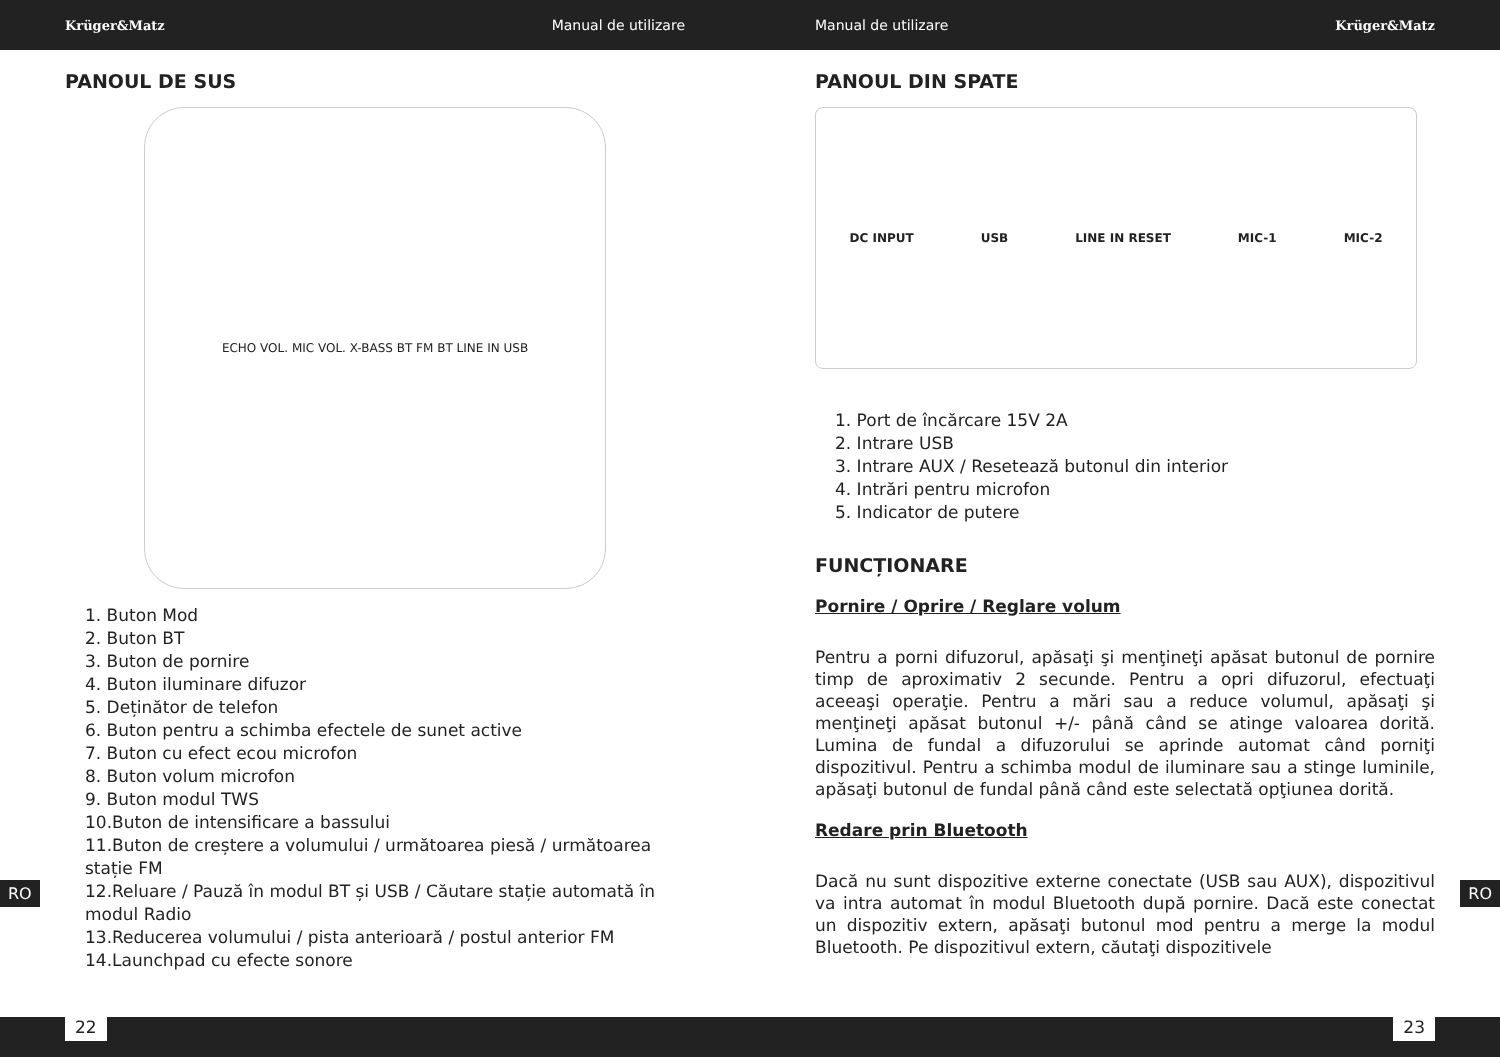Krüger&Matz Manual de utilizare Manual de utilizare Krüger&Matz
PANOUL DE SUS
ECHO VOL. MIC VOL. X-BASS BT FM BT LINE IN USB
1. Buton Mod
2. Buton BT
3. Buton de pornire
4. Buton iluminare difuzor
5. Deținător de telefon
6. Buton pentru a schimba efectele de sunet active
7. Buton cu efect ecou microfon
8. Buton volum microfon
9. Buton modul TWS
10.Buton de intensificare a bassului
11.Buton de creștere a volumului / următoarea piesă / următoarea stație FM
12.Reluare / Pauză în modul BT și USB / Căutare stație automată în modul Radio
13.Reducerea volumului / pista anterioară / postul anterior FM
14.Launchpad cu efecte sonore
PANOUL DIN SPATE
DC INPUT USB LINE IN RESET MIC-1 MIC-2
1. Port de încărcare 15V 2A
2. Intrare USB
3. Intrare AUX / Resetează butonul din interior
4. Intrări pentru microfon
5. Indicator de putere
FUNCȚIONARE
Pornire / Oprire / Reglare volum
Pentru a porni difuzorul, apăsaţi şi menţineţi apăsat butonul de pornire timp de aproximativ 2 secunde. Pentru a opri difuzorul, efectuaţi aceeaşi operaţie. Pentru a mări sau a reduce volumul, apăsaţi şi menţineţi apăsat butonul +/- până când se atinge valoarea dorită. Lumina de fundal a difuzorului se aprinde automat când porniţi dispozitivul. Pentru a schimba modul de iluminare sau a stinge luminile, apăsaţi butonul de fundal până când este selectată opţiunea dorită.
Redare prin Bluetooth
Dacă nu sunt dispozitive externe conectate (USB sau AUX), dispozitivul va intra automat în modul Bluetooth după pornire. Dacă este conectat un dispozitiv extern, apăsaţi butonul mod pentru a merge la modul Bluetooth. Pe dispozitivul extern, căutaţi dispozitivele
RO RO
22 23